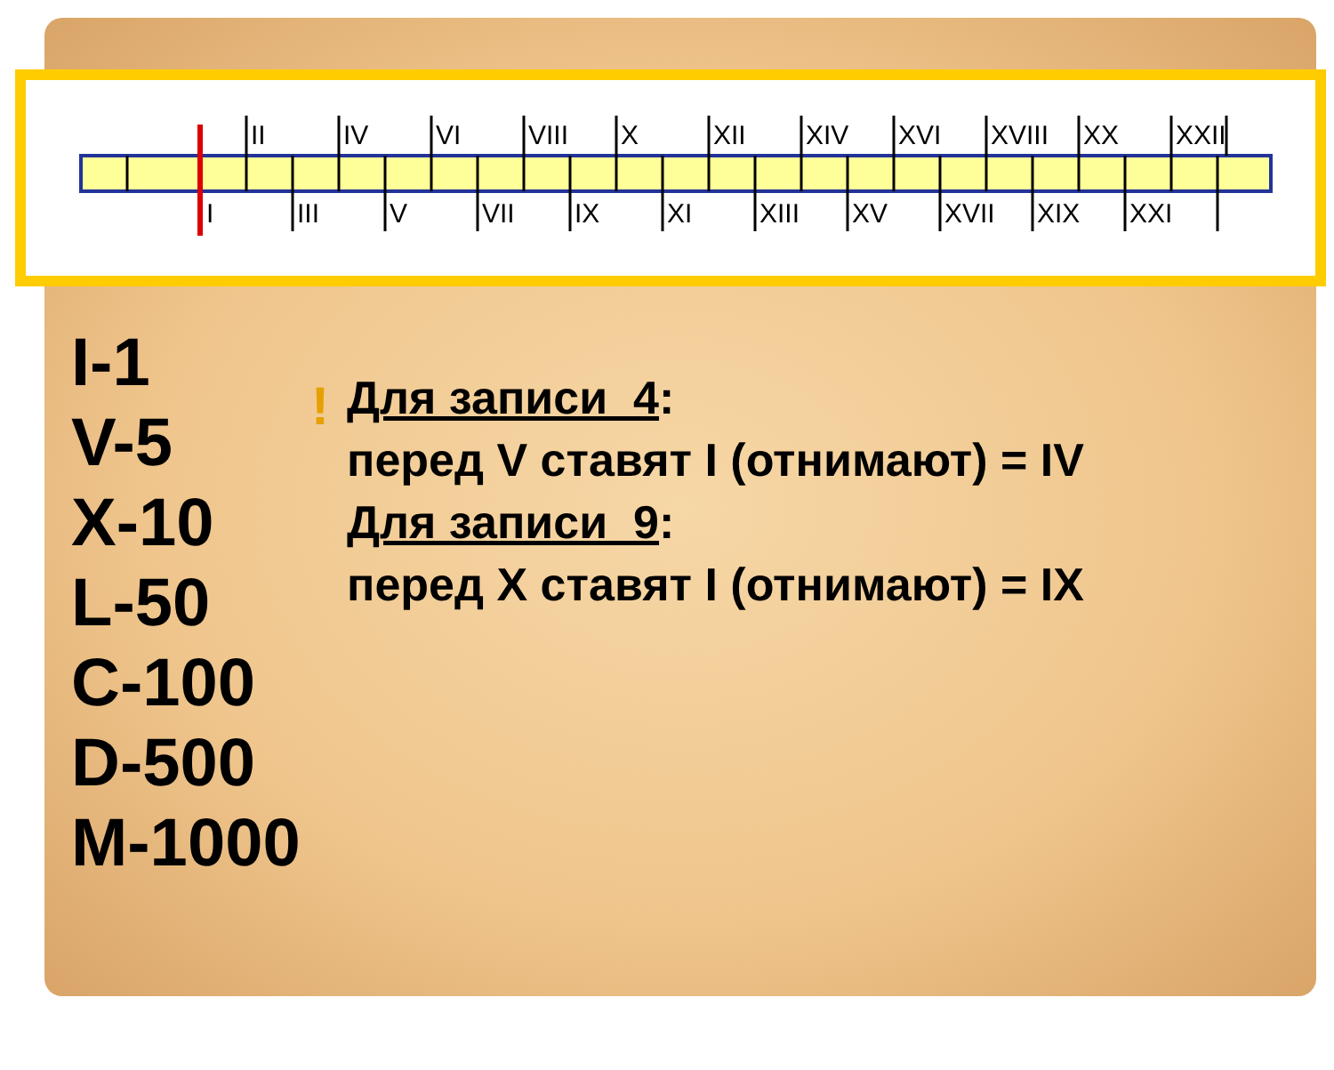II
IV
VI
VIII
X
XII
XIV
XVI
XVIII
XX
XXII
I
III
V
VII
IX
XI
XIII
XV
XVII
XIX
XXI
I-1
V-5
X-10
L-50
C-100
D-500
M-1000
!
Для записи 4:
перед V ставят I (отнимают) = IV
Для записи 9:
перед X ставят I (отнимают) = IX